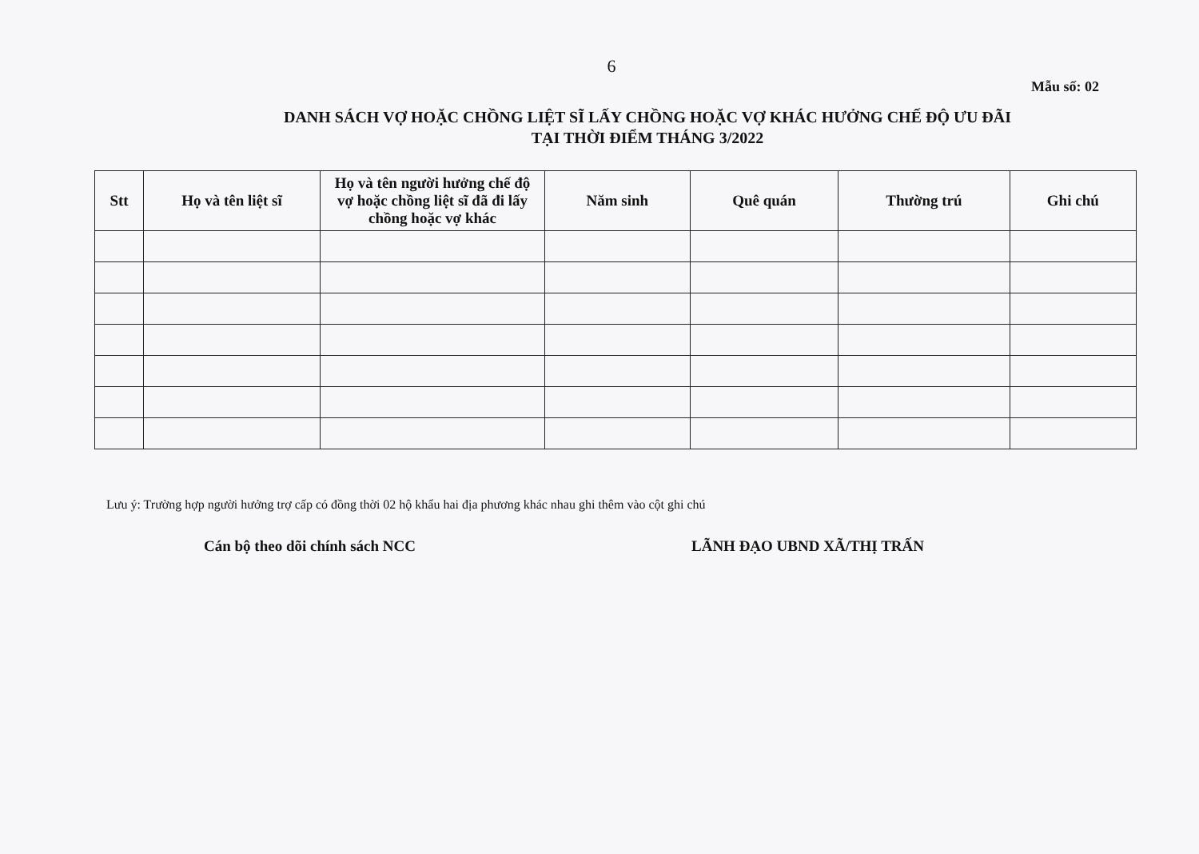6
Mẫu số: 02
DANH SÁCH VỢ HOẶC CHỒNG LIỆT SĨ LẤY CHỒNG HOẶC VỢ KHÁC HƯỞNG CHẾ ĐỘ ƯU ĐÃI
TẠI THỜI ĐIỂM THÁNG 3/2022
| Stt | Họ và tên liệt sĩ | Họ và tên người hưởng chế độ vợ hoặc chồng liệt sĩ đã đi lấy chồng hoặc vợ khác | Năm sinh | Quê quán | Thường trú | Ghi chú |
| --- | --- | --- | --- | --- | --- | --- |
Lưu ý: Trường hợp người hưởng trợ cấp có đồng thời 02 hộ khẩu hai địa phương khác nhau ghi thêm vào cột ghi chú
Cán bộ theo dõi chính sách NCC LÃNH ĐẠO UBND XÃ/THỊ TRẤN